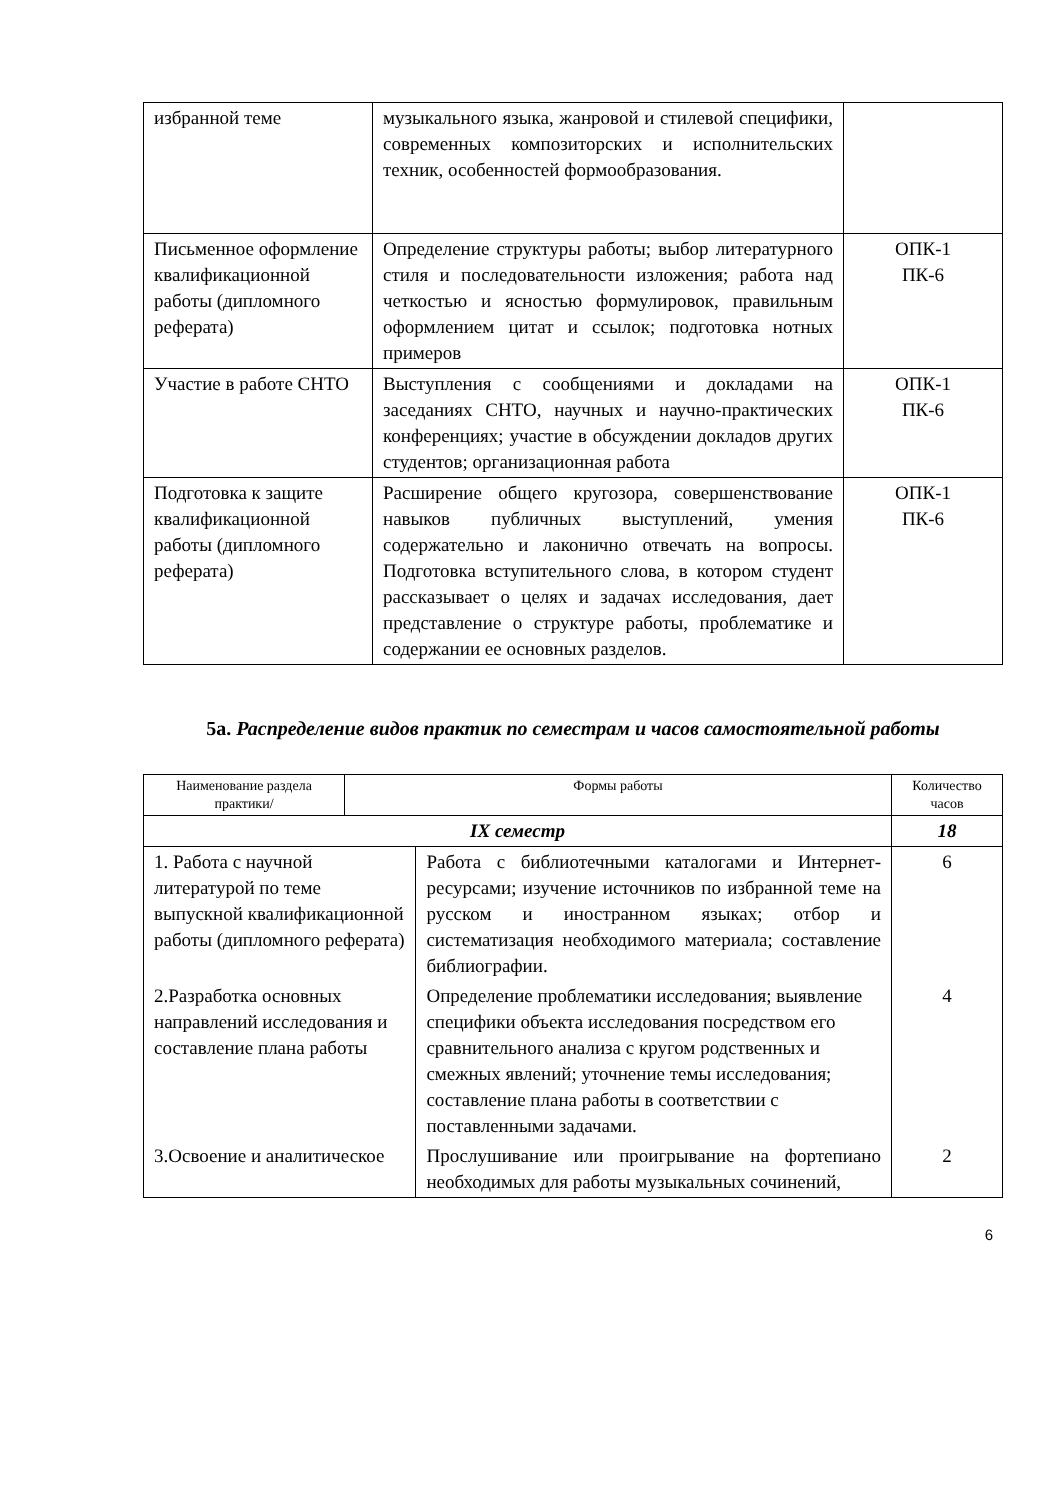| избранной теме | музыкального языка, жанровой и стилевой специфики, современных композиторских и исполнительских техник, особенностей формообразования. | |
| Письменное оформление квалификационной работы (дипломного реферата) | Определение структуры работы; выбор литературного стиля и последовательности изложения; работа над четкостью и ясностью формулировок, правильным оформлением цитат и ссылок; подготовка нотных примеров | ОПК-1 ПК-6 |
| Участие в работе СНТО | Выступления с сообщениями и докладами на заседаниях СНТО, научных и научно-практических конференциях; участие в обсуждении докладов других студентов; организационная работа | ОПК-1 ПК-6 |
| Подготовка к защите квалификационной работы (дипломного реферата) | Расширение общего кругозора, совершенствование навыков публичных выступлений, умения содержательно и лаконично отвечать на вопросы. Подготовка вступительного слова, в котором студент рассказывает о целях и задачах исследования, дает представление о структуре работы, проблематике и содержании ее основных разделов. | ОПК-1 ПК-6 |
5а. Распределение видов практик по семестрам и часов самостоятельной работы
| Наименование раздела практики/ | Формы работы | | Количество часов |
| --- | --- | --- | --- |
| IX семестр | | | 18 |
| 1. Работа с научной литературой по теме выпускной квалификационной работы (дипломного реферата) | | Работа с библиотечными каталогами и Интернет-ресурсами; изучение источников по избранной теме на русском и иностранном языках; отбор и систематизация необходимого материала; составление библиографии. | 6 |
| 2.Разработка основных направлений исследования и составление плана работы | | Определение проблематики исследования; выявление специфики объекта исследования посредством его сравнительного анализа с кругом родственных и смежных явлений; уточнение темы исследования; составление плана работы в соответствии с поставленными задачами. | 4 |
| 3.Освоение и аналитическое | | Прослушивание или проигрывание на фортепиано необходимых для работы музыкальных сочинений, | 2 |
6